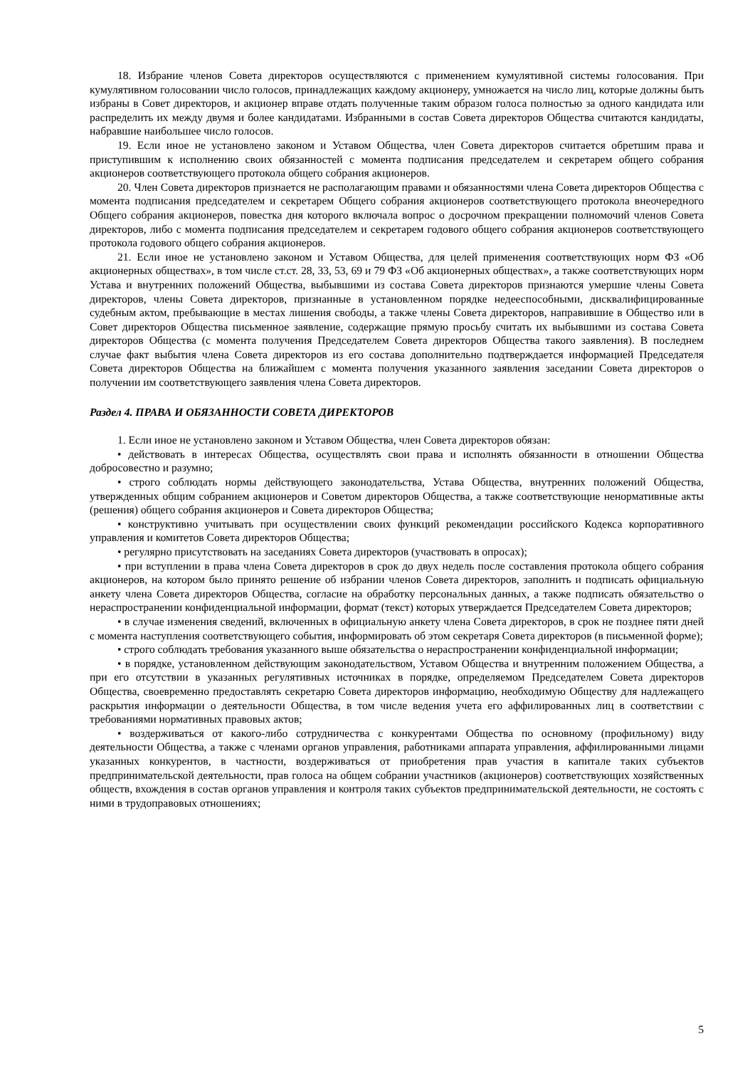18. Избрание членов Совета директоров осуществляются с применением кумулятивной системы голосования. При кумулятивном голосовании число голосов, принадлежащих каждому акционеру, умножается на число лиц, которые должны быть избраны в Совет директоров, и акционер вправе отдать полученные таким образом голоса полностью за одного кандидата или распределить их между двумя и более кандидатами. Избранными в состав Совета директоров Общества считаются кандидаты, набравшие наибольшее число голосов.
19. Если иное не установлено законом и Уставом Общества, член Совета директоров считается обретшим права и приступившим к исполнению своих обязанностей с момента подписания председателем и секретарем общего собрания акционеров соответствующего протокола общего собрания акционеров.
20. Член Совета директоров признается не располагающим правами и обязанностями члена Совета директоров Общества с момента подписания председателем и секретарем Общего собрания акционеров соответствующего протокола внеочередного Общего собрания акционеров, повестка дня которого включала вопрос о досрочном прекращении полномочий членов Совета директоров, либо с момента подписания председателем и секретарем годового общего собрания акционеров соответствующего протокола годового общего собрания акционеров.
21. Если иное не установлено законом и Уставом Общества, для целей применения соответствующих норм ФЗ «Об акционерных обществах», в том числе ст.ст. 28, 33, 53, 69 и 79 ФЗ «Об акционерных обществах», а также соответствующих норм Устава и внутренних положений Общества, выбывшими из состава Совета директоров признаются умершие члены Совета директоров, члены Совета директоров, признанные в установленном порядке недееспособными, дисквалифицированные судебным актом, пребывающие в местах лишения свободы, а также члены Совета директоров, направившие в Общество или в Совет директоров Общества письменное заявление, содержащие прямую просьбу считать их выбывшими из состава Совета директоров Общества (с момента получения Председателем Совета директоров Общества такого заявления). В последнем случае факт выбытия члена Совета директоров из его состава дополнительно подтверждается информацией Председателя Совета директоров Общества на ближайшем с момента получения указанного заявления заседании Совета директоров о получении им соответствующего заявления члена Совета директоров.
Раздел 4. ПРАВА И ОБЯЗАННОСТИ СОВЕТА ДИРЕКТОРОВ
1. Если иное не установлено законом и Уставом Общества, член Совета директоров обязан:
• действовать в интересах Общества, осуществлять свои права и исполнять обязанности в отношении Общества добросовестно и разумно;
• строго соблюдать нормы действующего законодательства, Устава Общества, внутренних положений Общества, утвержденных общим собранием акционеров и Советом директоров Общества, а также соответствующие ненормативные акты (решения) общего собрания акционеров и Совета директоров Общества;
• конструктивно учитывать при осуществлении своих функций рекомендации российского Кодекса корпоративного управления и комитетов Совета директоров Общества;
• регулярно присутствовать на заседаниях Совета директоров (участвовать в опросах);
• при вступлении в права члена Совета директоров в срок до двух недель после составления протокола общего собрания акционеров, на котором было принято решение об избрании членов Совета директоров, заполнить и подписать официальную анкету члена Совета директоров Общества, согласие на обработку персональных данных, а также подписать обязательство о нераспространении конфиденциальной информации, формат (текст) которых утверждается Председателем Совета директоров;
• в случае изменения сведений, включенных в официальную анкету члена Совета директоров, в срок не позднее пяти дней с момента наступления соответствующего события, информировать об этом секретаря Совета директоров (в письменной форме);
• строго соблюдать требования указанного выше обязательства о нераспространении конфиденциальной информации;
• в порядке, установленном действующим законодательством, Уставом Общества и внутренним положением Общества, а при его отсутствии в указанных регулятивных источниках в порядке, определяемом Председателем Совета директоров Общества, своевременно предоставлять секретарю Совета директоров информацию, необходимую Обществу для надлежащего раскрытия информации о деятельности Общества, в том числе ведения учета его аффилированных лиц в соответствии с требованиями нормативных правовых актов;
• воздерживаться от какого-либо сотрудничества с конкурентами Общества по основному (профильному) виду деятельности Общества, а также с членами органов управления, работниками аппарата управления, аффилированными лицами указанных конкурентов, в частности, воздерживаться от приобретения прав участия в капитале таких субъектов предпринимательской деятельности, прав голоса на общем собрании участников (акционеров) соответствующих хозяйственных обществ, вхождения в состав органов управления и контроля таких субъектов предпринимательской деятельности, не состоять с ними в трудоправовых отношениях;
5